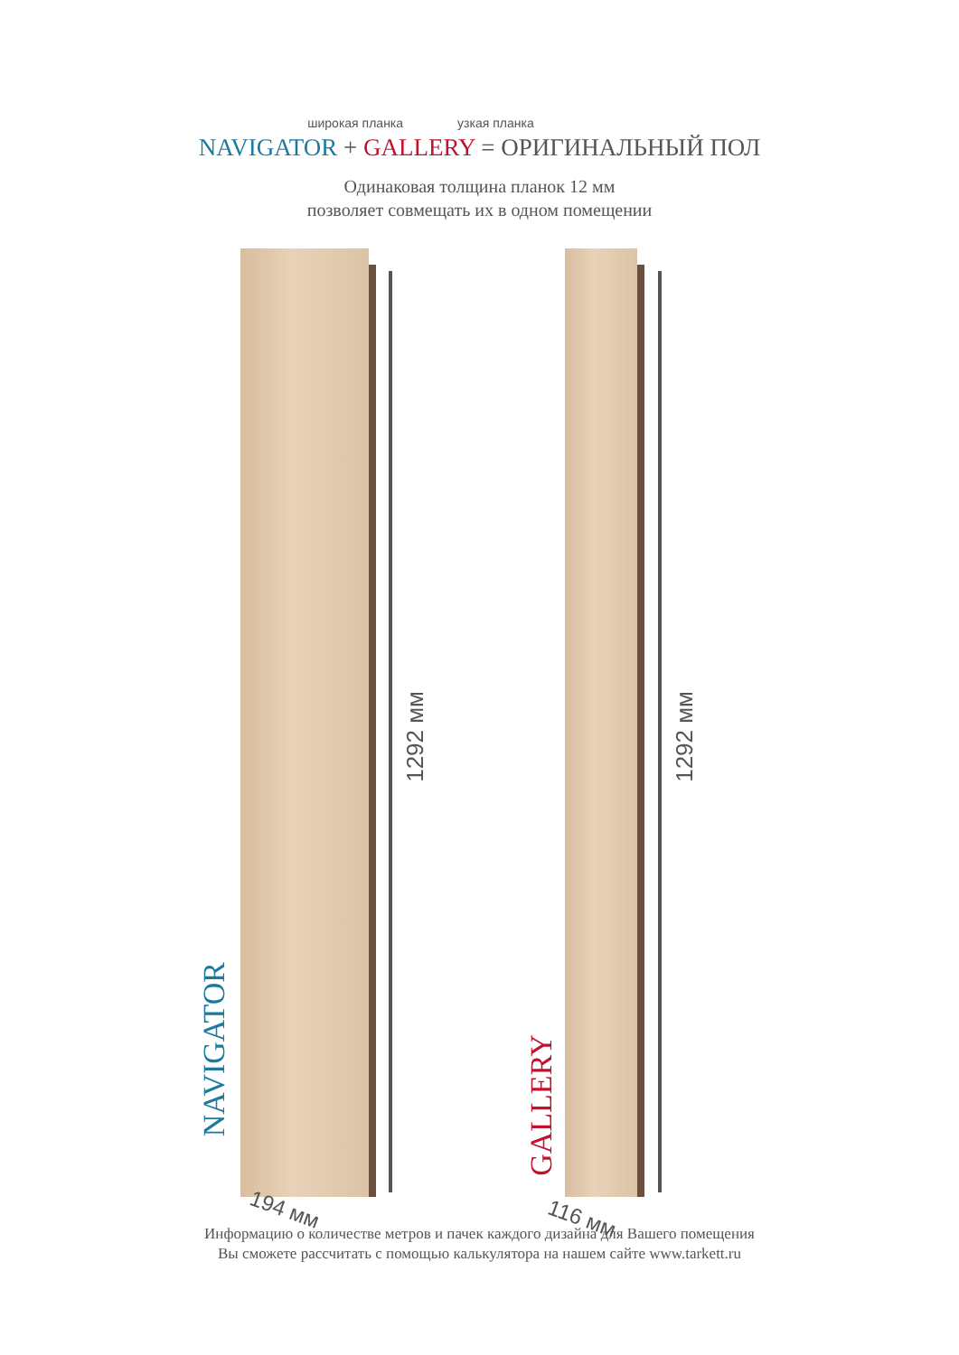широкая планка узкая планка
NAVIGATOR + GALLERY = ОРИГИНАЛЬНЫЙ ПОЛ
Одинаковая толщина планок 12 мм
позволяет совмещать их в одном помещении
1292 мм
NAVIGATOR
194 мм
1292 мм
GALLERY
116 мм
Информацию о количестве метров и пачек каждого дизайна для Вашего помещения
Вы сможете рассчитать с помощью калькулятора на нашем сайте www.tarkett.ru